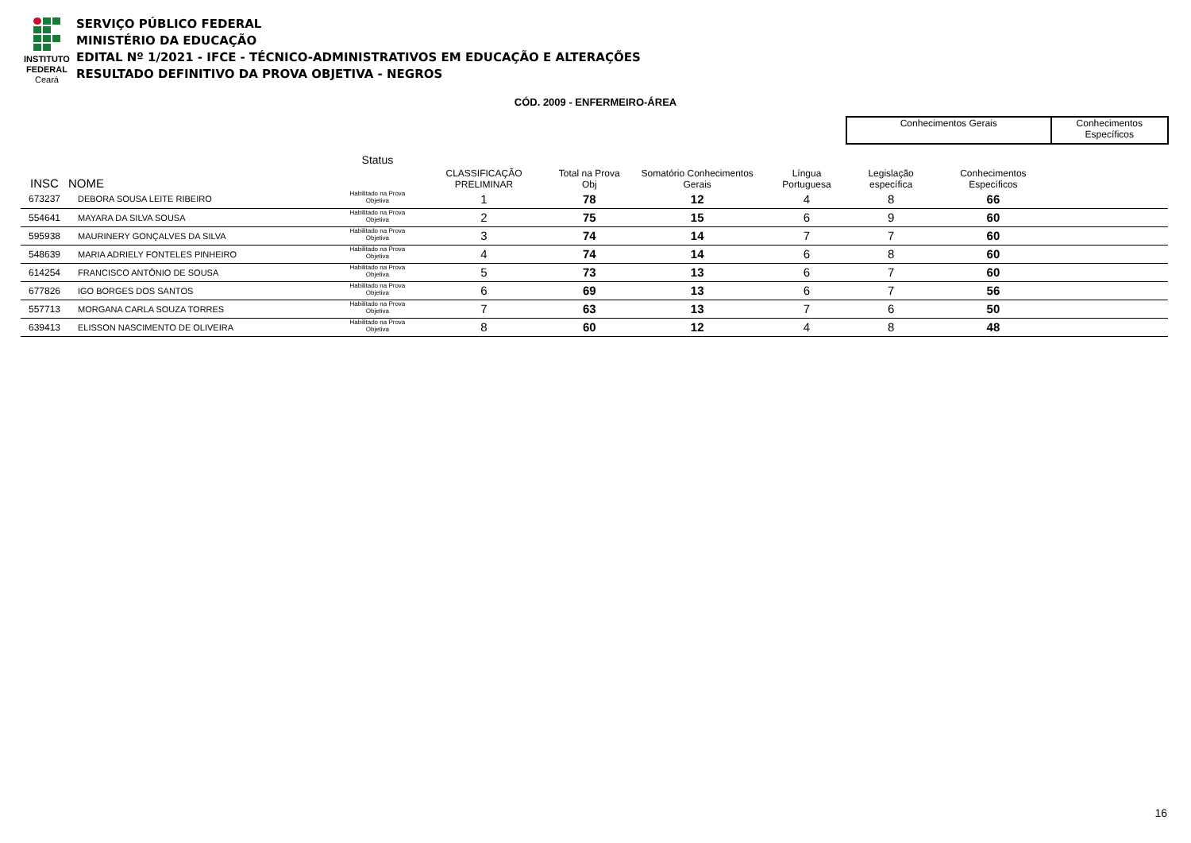INSTITUTO
FEDERAL
Ceará
SERVIÇO PÚBLICO FEDERAL
MINISTÉRIO DA EDUCAÇÃO
EDITAL Nº 1/2021 - IFCE - TÉCNICO-ADMINISTRATIVOS EM EDUCAÇÃO E ALTERAÇÕES
RESULTADO DEFINITIVO DA PROVA OBJETIVA - NEGROS
CÓD. 2009 - ENFERMEIRO-ÁREA
| | | | | | | | Conhecimentos Gerais | | Conhecimentos Específicos |
| --- | --- | --- | --- | --- | --- | --- | --- | --- | --- |
| INSC | NOME | Status | CLASSIFICAÇÃO PRELIMINAR | Total na Prova Obj | Somatório Conhecimentos Gerais | Língua Portuguesa | Legislação específica | Conhecimentos Específicos | |
| 673237 | DEBORA SOUSA LEITE RIBEIRO | Habilitado na Prova Objetiva | 1 | 78 | 12 | 4 | 8 | 66 | |
| 554641 | MAYARA DA SILVA SOUSA | Habilitado na Prova Objetiva | 2 | 75 | 15 | 6 | 9 | 60 | |
| 595938 | MAURINERY GONÇALVES DA SILVA | Habilitado na Prova Objetiva | 3 | 74 | 14 | 7 | 7 | 60 | |
| 548639 | MARIA ADRIELY FONTELES PINHEIRO | Habilitado na Prova Objetiva | 4 | 74 | 14 | 6 | 8 | 60 | |
| 614254 | FRANCISCO ANTÔNIO DE SOUSA | Habilitado na Prova Objetiva | 5 | 73 | 13 | 6 | 7 | 60 | |
| 677826 | IGO BORGES DOS SANTOS | Habilitado na Prova Objetiva | 6 | 69 | 13 | 6 | 7 | 56 | |
| 557713 | MORGANA CARLA SOUZA TORRES | Habilitado na Prova Objetiva | 7 | 63 | 13 | 7 | 6 | 50 | |
| 639413 | ELISSON NASCIMENTO DE OLIVEIRA | Habilitado na Prova Objetiva | 8 | 60 | 12 | 4 | 8 | 48 | |
16